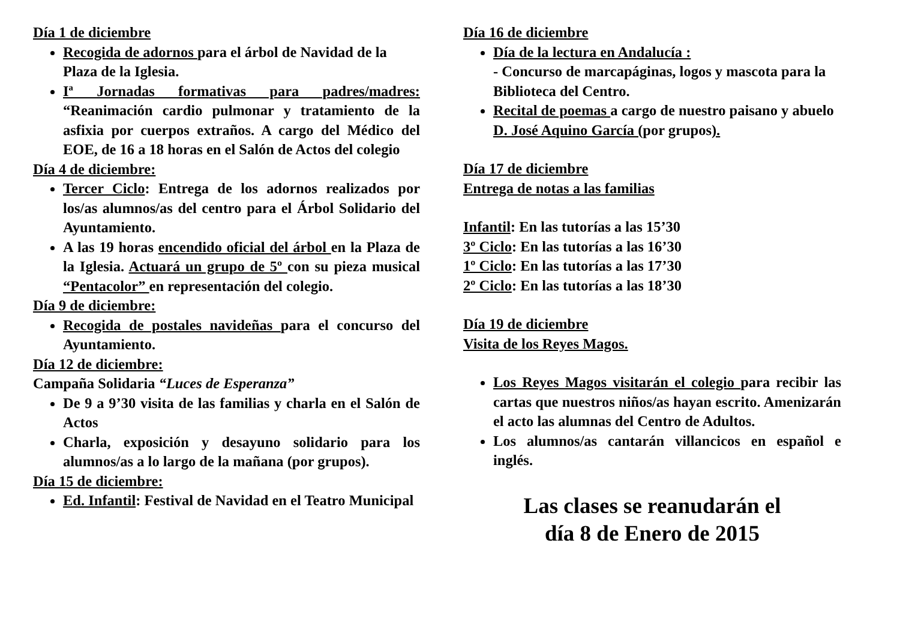Día 1 de diciembre
Recogida de adornos para el árbol de Navidad de la Plaza de la Iglesia.
Iª Jornadas formativas para padres/madres: “Reanimación cardio pulmonar y tratamiento de la asfixia por cuerpos extraños. A cargo del Médico del EOE, de 16 a 18 horas en el Salón de Actos del colegio
Día 4 de diciembre:
Tercer Ciclo: Entrega de los adornos realizados por los/as alumnos/as del centro para el Árbol Solidario del Ayuntamiento.
A las 19 horas encendido oficial del árbol en la Plaza de la Iglesia. Actuará un grupo de 5º con su pieza musical “Pentacolor” en representación del colegio.
Día 9 de diciembre:
Recogida de postales navideñas para el concurso del Ayuntamiento.
Día 12 de diciembre:
Campaña Solidaria “Luces de Esperanza”
De 9 a 9’30 visita de las familias y charla en el Salón de Actos
Charla, exposición y desayuno solidario para los alumnos/as a lo largo de la mañana (por grupos).
Día 15 de diciembre:
Ed. Infantil: Festival de Navidad en el Teatro Municipal
Día 16 de diciembre
Día de la lectura en Andalucía :
- Concurso de marcapáginas, logos y mascota para la Biblioteca del Centro.
Recital de poemas a cargo de nuestro paisano y abuelo D. José Aquino García (por grupos).
Día 17 de diciembre
Entrega de notas a las familias
Infantil: En las tutorías a las 15’30
3º Ciclo: En las tutorías a las 16’30
1º Ciclo: En las tutorías a las 17’30
2º Ciclo: En las tutorías a las 18’30
Día 19 de diciembre
Visita de los Reyes Magos.
Los Reyes Magos visitarán el colegio para recibir las cartas que nuestros niños/as hayan escrito. Amenizarán el acto las alumnas del Centro de Adultos.
Los alumnos/as cantarán villancicos en español e inglés.
Las clases se reanudarán el
día 8 de Enero de 2015